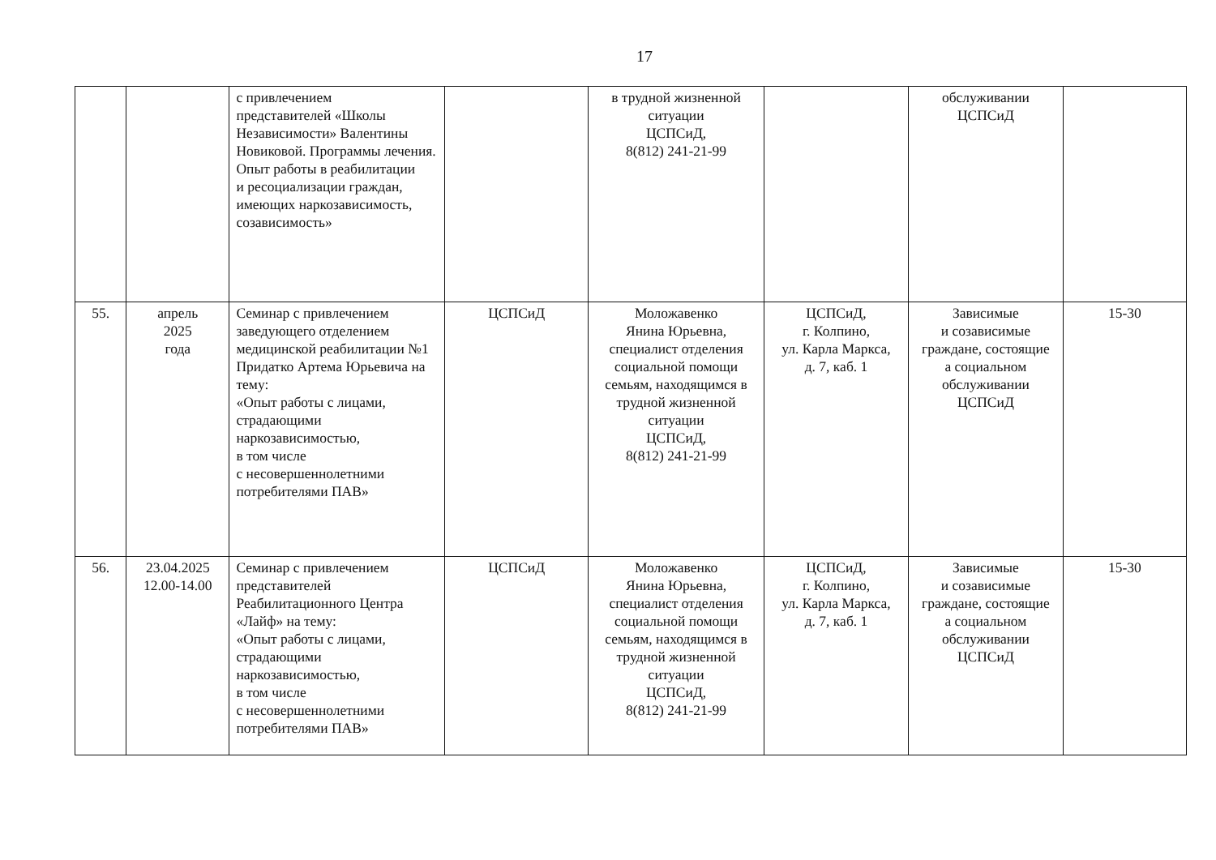17
| | | с привлечением представителей «Школы Независимости» Валентины Новиковой. Программы лечения. Опыт работы в реабилитации и ресоциализации граждан, имеющих наркозависимость, созависимость» | | в трудной жизненной ситуации ЦСПСиД, 8(812) 241-21-99 | | обслуживании ЦСПСиД | |
| 55. | апрель 2025 года | Семинар с привлечением заведующего отделением медицинской реабилитации №1 Придатко Артема Юрьевича на тему: «Опыт работы с лицами, страдающими наркозависимостью, в том числе с несовершеннолетними потребителями ПАВ» | ЦСПСиД | Моложавенко Янина Юрьевна, специалист отделения социальной помощи семьям, находящимся в трудной жизненной ситуации ЦСПСиД, 8(812) 241-21-99 | ЦСПСиД, г. Колпино, ул. Карла Маркса, д. 7, каб. 1 | Зависимые и созависимые граждане, состоящие а социальном обслуживании ЦСПСиД | 15-30 |
| 56. | 23.04.2025 12.00-14.00 | Семинар с привлечением представителей Реабилитационного Центра «Лайф» на тему: «Опыт работы с лицами, страдающими наркозависимостью, в том числе с несовершеннолетними потребителями ПАВ» | ЦСПСиД | Моложавенко Янина Юрьевна, специалист отделения социальной помощи семьям, находящимся в трудной жизненной ситуации ЦСПСиД, 8(812) 241-21-99 | ЦСПСиД, г. Колпино, ул. Карла Маркса, д. 7, каб. 1 | Зависимые и созависимые граждане, состоящие а социальном обслуживании ЦСПСиД | 15-30 |